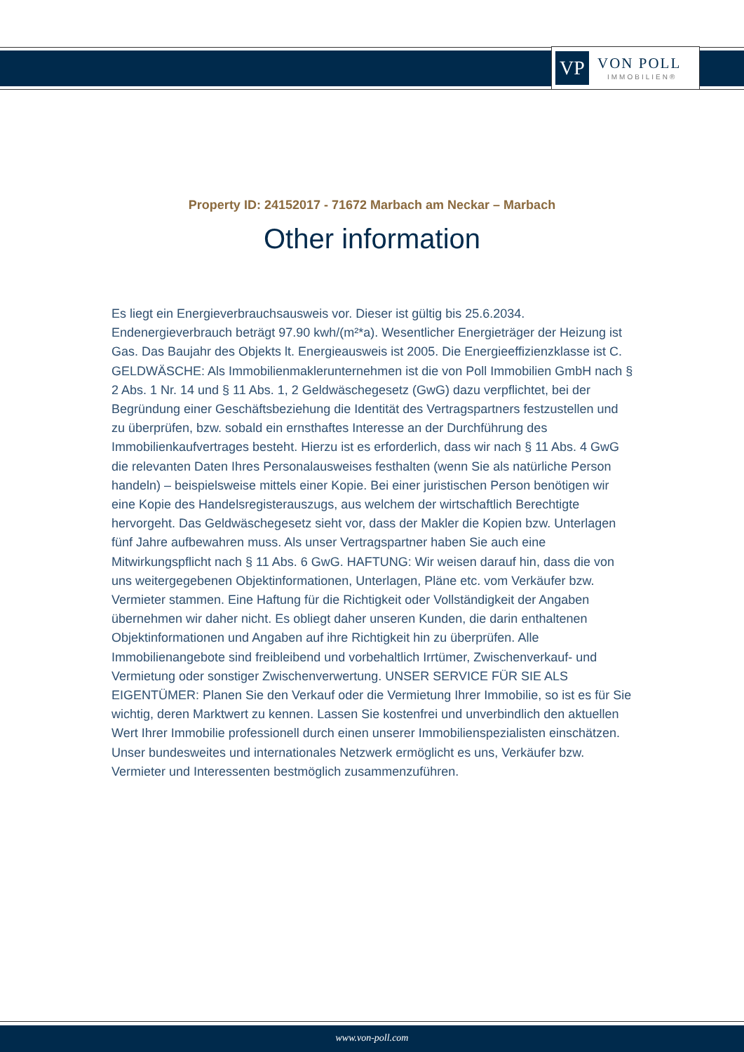VP
VON POLL
IMMOBILIEN®
Property ID: 24152017 - 71672 Marbach am Neckar – Marbach
Other information
Es liegt ein Energieverbrauchsausweis vor. Dieser ist gültig bis 25.6.2034. Endenergieverbrauch beträgt 97.90 kwh/(m²*a). Wesentlicher Energieträger der Heizung ist Gas. Das Baujahr des Objekts lt. Energieausweis ist 2005. Die Energieeffizienzklasse ist C. GELDWÄSCHE: Als Immobilienmaklerunternehmen ist die von Poll Immobilien GmbH nach § 2 Abs. 1 Nr. 14 und § 11 Abs. 1, 2 Geldwäschegesetz (GwG) dazu verpflichtet, bei der Begründung einer Geschäftsbeziehung die Identität des Vertragspartners festzustellen und zu überprüfen, bzw. sobald ein ernsthaftes Interesse an der Durchführung des Immobilienkaufvertrages besteht. Hierzu ist es erforderlich, dass wir nach § 11 Abs. 4 GwG die relevanten Daten Ihres Personalausweises festhalten (wenn Sie als natürliche Person handeln) – beispielsweise mittels einer Kopie. Bei einer juristischen Person benötigen wir eine Kopie des Handelsregisterauszugs, aus welchem der wirtschaftlich Berechtigte hervorgeht. Das Geldwäschegesetz sieht vor, dass der Makler die Kopien bzw. Unterlagen fünf Jahre aufbewahren muss. Als unser Vertragspartner haben Sie auch eine Mitwirkungspflicht nach § 11 Abs. 6 GwG. HAFTUNG: Wir weisen darauf hin, dass die von uns weitergegebenen Objektinformationen, Unterlagen, Pläne etc. vom Verkäufer bzw. Vermieter stammen. Eine Haftung für die Richtigkeit oder Vollständigkeit der Angaben übernehmen wir daher nicht. Es obliegt daher unseren Kunden, die darin enthaltenen Objektinformationen und Angaben auf ihre Richtigkeit hin zu überprüfen. Alle Immobilienangebote sind freibleibend und vorbehaltlich Irrtümer, Zwischenverkauf- und Vermietung oder sonstiger Zwischenverwertung. UNSER SERVICE FÜR SIE ALS EIGENTÜMER: Planen Sie den Verkauf oder die Vermietung Ihrer Immobilie, so ist es für Sie wichtig, deren Marktwert zu kennen. Lassen Sie kostenfrei und unverbindlich den aktuellen Wert Ihrer Immobilie professionell durch einen unserer Immobilienspezialisten einschätzen. Unser bundesweites und internationales Netzwerk ermöglicht es uns, Verkäufer bzw. Vermieter und Interessenten bestmöglich zusammenzuführen.
www.von-poll.com